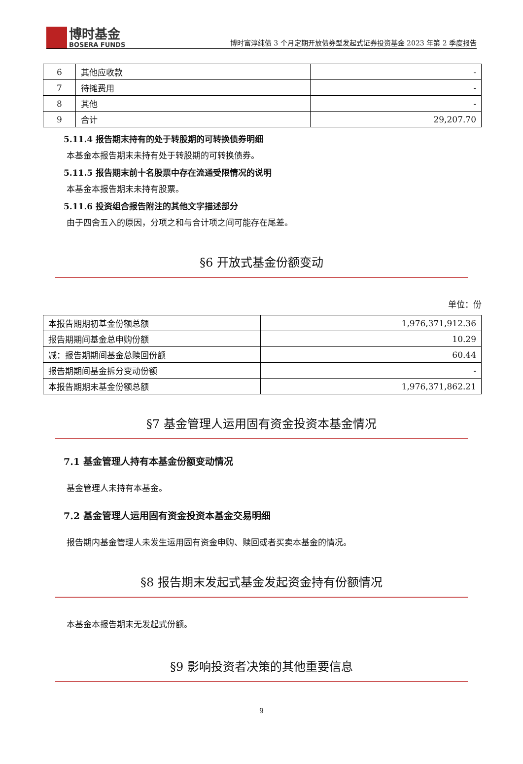博时基金
BOSERA FUNDS
博时富淳纯债 3 个月定期开放债券型发起式证券投资基金 2023 年第 2 季度报告
| 6 | 其他应收款 | - |
| 7 | 待摊费用 | - |
| 8 | 其他 | - |
| 9 | 合计 | 29,207.70 |
5.11.4 报告期末持有的处于转股期的可转换债券明细
本基金本报告期末未持有处于转股期的可转换债券。
5.11.5 报告期末前十名股票中存在流通受限情况的说明
本基金本报告期末未持有股票。
5.11.6 投资组合报告附注的其他文字描述部分
由于四舍五入的原因，分项之和与合计项之间可能存在尾差。
§6 开放式基金份额变动
单位：份
| 本报告期期初基金份额总额 | 1,976,371,912.36 |
| 报告期期间基金总申购份额 | 10.29 |
| 减：报告期期间基金总赎回份额 | 60.44 |
| 报告期期间基金拆分变动份额 | - |
| 本报告期期末基金份额总额 | 1,976,371,862.21 |
§7 基金管理人运用固有资金投资本基金情况
7.1 基金管理人持有本基金份额变动情况
基金管理人未持有本基金。
7.2 基金管理人运用固有资金投资本基金交易明细
报告期内基金管理人未发生运用固有资金申购、赎回或者买卖本基金的情况。
§8 报告期末发起式基金发起资金持有份额情况
本基金本报告期末无发起式份额。
§9 影响投资者决策的其他重要信息
9